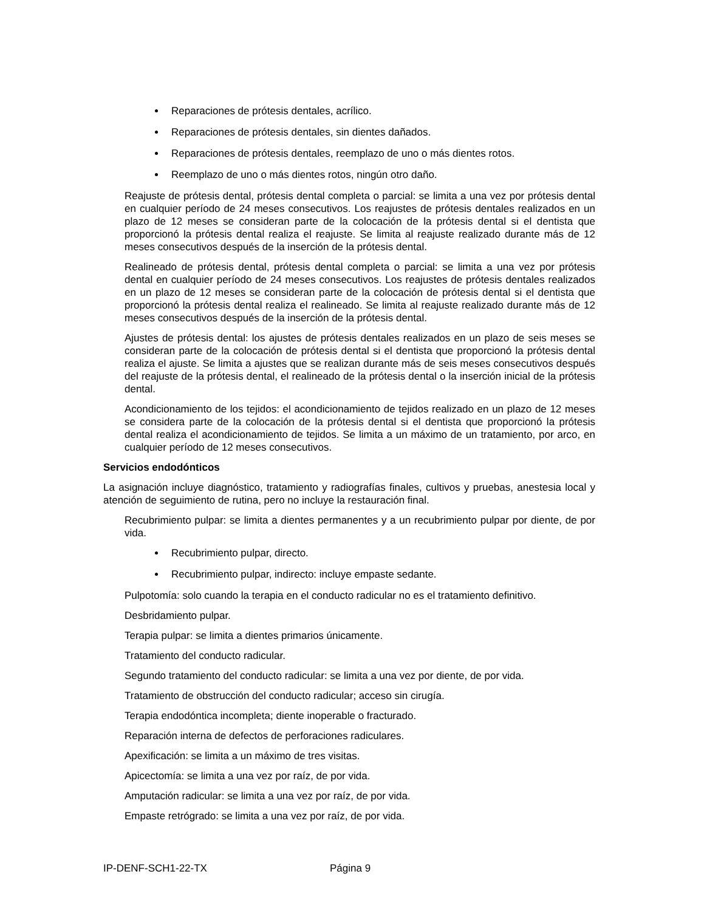Reparaciones de prótesis dentales, acrílico.
Reparaciones de prótesis dentales, sin dientes dañados.
Reparaciones de prótesis dentales, reemplazo de uno o más dientes rotos.
Reemplazo de uno o más dientes rotos, ningún otro daño.
Reajuste de prótesis dental, prótesis dental completa o parcial: se limita a una vez por prótesis dental en cualquier período de 24 meses consecutivos. Los reajustes de prótesis dentales realizados en un plazo de 12 meses se consideran parte de la colocación de la prótesis dental si el dentista que proporcionó la prótesis dental realiza el reajuste. Se limita al reajuste realizado durante más de 12 meses consecutivos después de la inserción de la prótesis dental.
Realineado de prótesis dental, prótesis dental completa o parcial: se limita a una vez por prótesis dental en cualquier período de 24 meses consecutivos. Los reajustes de prótesis dentales realizados en un plazo de 12 meses se consideran parte de la colocación de prótesis dental si el dentista que proporcionó la prótesis dental realiza el realineado. Se limita al reajuste realizado durante más de 12 meses consecutivos después de la inserción de la prótesis dental.
Ajustes de prótesis dental: los ajustes de prótesis dentales realizados en un plazo de seis meses se consideran parte de la colocación de prótesis dental si el dentista que proporcionó la prótesis dental realiza el ajuste. Se limita a ajustes que se realizan durante más de seis meses consecutivos después del reajuste de la prótesis dental, el realineado de la prótesis dental o la inserción inicial de la prótesis dental.
Acondicionamiento de los tejidos: el acondicionamiento de tejidos realizado en un plazo de 12 meses se considera parte de la colocación de la prótesis dental si el dentista que proporcionó la prótesis dental realiza el acondicionamiento de tejidos. Se limita a un máximo de un tratamiento, por arco, en cualquier período de 12 meses consecutivos.
Servicios endodónticos
La asignación incluye diagnóstico, tratamiento y radiografías finales, cultivos y pruebas, anestesia local y atención de seguimiento de rutina, pero no incluye la restauración final.
Recubrimiento pulpar: se limita a dientes permanentes y a un recubrimiento pulpar por diente, de por vida.
Recubrimiento pulpar, directo.
Recubrimiento pulpar, indirecto: incluye empaste sedante.
Pulpotomía: solo cuando la terapia en el conducto radicular no es el tratamiento definitivo.
Desbridamiento pulpar.
Terapia pulpar: se limita a dientes primarios únicamente.
Tratamiento del conducto radicular.
Segundo tratamiento del conducto radicular: se limita a una vez por diente, de por vida.
Tratamiento de obstrucción del conducto radicular; acceso sin cirugía.
Terapia endodóntica incompleta; diente inoperable o fracturado.
Reparación interna de defectos de perforaciones radiculares.
Apexificación: se limita a un máximo de tres visitas.
Apicectomía: se limita a una vez por raíz, de por vida.
Amputación radicular: se limita a una vez por raíz, de por vida.
Empaste retrógrado: se limita a una vez por raíz, de por vida.
IP-DENF-SCH1-22-TX Página 9